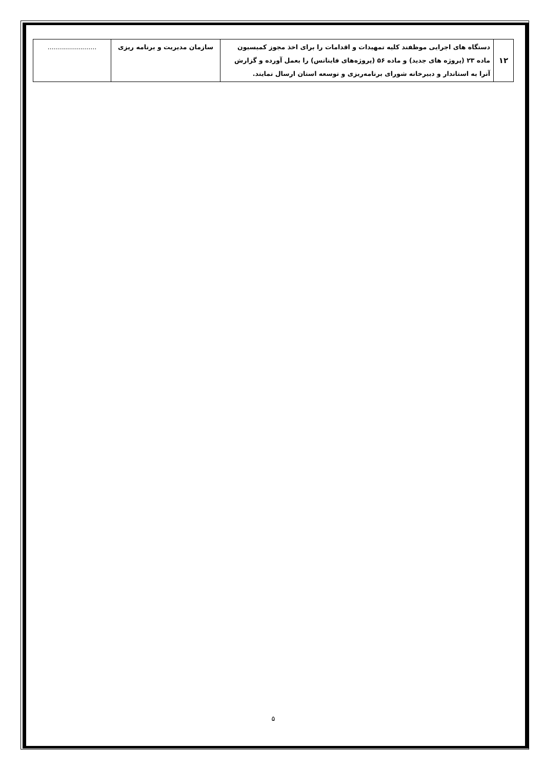| ۱۲ | دستگاه های اجرایی موظفند کلیه تمهیدات و اقدامات را برای اخذ مجوز کمیسیون ماده ۲۳ (پروژه های جدید) و ماده ۵۶ (پروژه‌های فاینانس) را بعمل آورده و گزارش آنرا به استاندار و دبیرخانه شورای برنامه‌ریزی و توسعه استان ارسال نمایند. | سازمان مدیریت و برنامه ریزی | ........................ |
۵